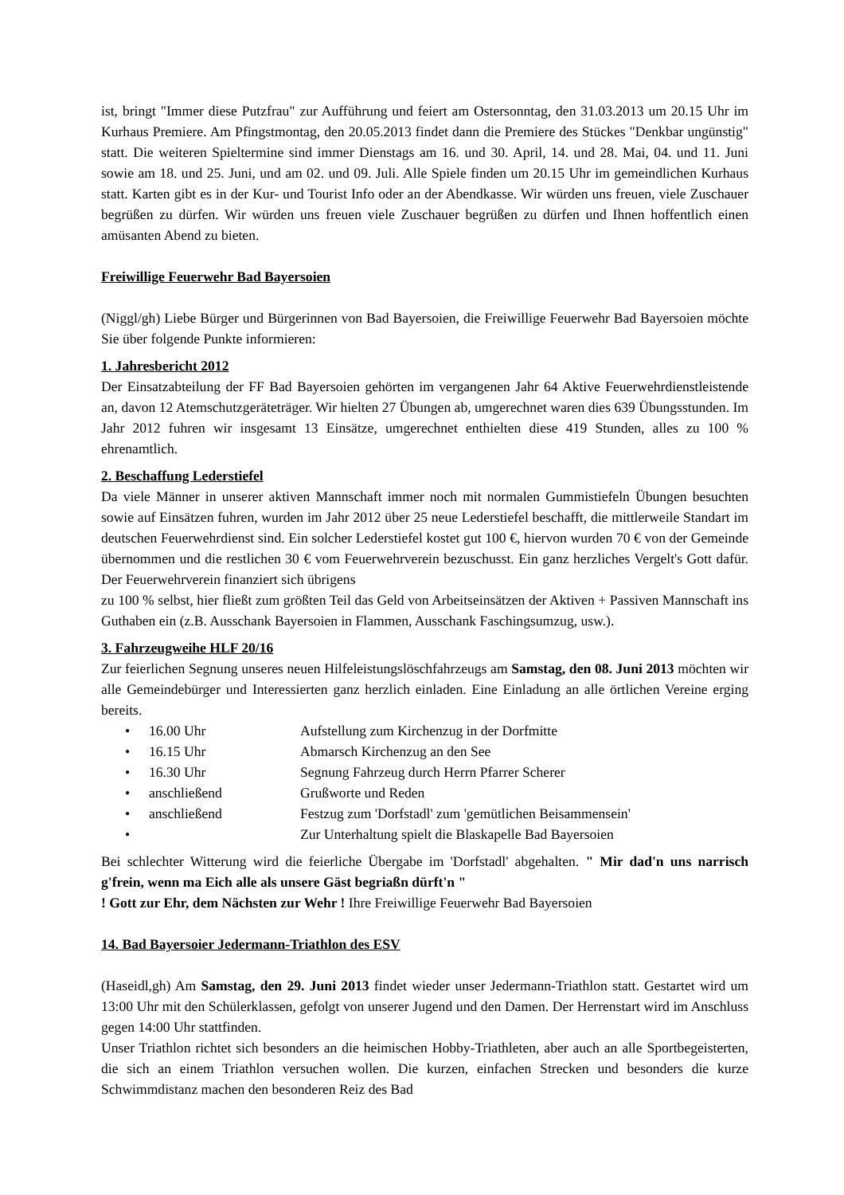ist, bringt "Immer diese Putzfrau" zur Aufführung und feiert am Ostersonntag, den 31.03.2013 um 20.15 Uhr im Kurhaus Premiere. Am Pfingstmontag, den 20.05.2013 findet dann die Premiere des Stückes "Denkbar ungünstig" statt. Die weiteren Spieltermine sind immer Dienstags am 16. und 30. April, 14. und 28. Mai, 04. und 11. Juni sowie am 18. und 25. Juni, und am 02. und 09. Juli. Alle Spiele finden um 20.15 Uhr im gemeindlichen Kurhaus statt. Karten gibt es in der Kur- und Tourist Info oder an der Abendkasse. Wir würden uns freuen, viele Zuschauer begrüßen zu dürfen. Wir würden uns freuen viele Zuschauer begrüßen zu dürfen und Ihnen hoffentlich einen amüsanten Abend zu bieten.
Freiwillige Feuerwehr Bad Bayersoien
(Niggl/gh) Liebe Bürger und Bürgerinnen von Bad Bayersoien, die Freiwillige Feuerwehr Bad Bayersoien möchte Sie über folgende Punkte informieren:
1. Jahresbericht 2012
Der Einsatzabteilung der FF Bad Bayersoien gehörten im vergangenen Jahr 64 Aktive Feuerwehrdienstleistende an, davon 12 Atemschutzgeräteträger. Wir hielten 27 Übungen ab, umgerechnet waren dies 639 Übungsstunden. Im Jahr 2012 fuhren wir insgesamt 13 Einsätze, umgerechnet enthielten diese 419 Stunden, alles zu 100 % ehrenamtlich.
2. Beschaffung Lederstiefel
Da viele Männer in unserer aktiven Mannschaft immer noch mit normalen Gummistiefeln Übungen besuchten sowie auf Einsätzen fuhren, wurden im Jahr 2012 über 25 neue Lederstiefel beschafft, die mittlerweile Standart im deutschen Feuerwehrdienst sind. Ein solcher Lederstiefel kostet gut 100 €, hiervon wurden 70 € von der Gemeinde übernommen und die restlichen 30 € vom Feuerwehrverein bezuschusst. Ein ganz herzliches Vergelt's Gott dafür. Der Feuerwehrverein finanziert sich übrigens
zu 100 % selbst, hier fließt zum größten Teil das Geld von Arbeitseinsätzen der Aktiven + Passiven Mannschaft ins Guthaben ein (z.B. Ausschank Bayersoien in Flammen, Ausschank Faschingsumzug, usw.).
3. Fahrzeugweihe HLF 20/16
Zur feierlichen Segnung unseres neuen Hilfeleistungslöschfahrzeugs am Samstag, den 08. Juni 2013 möchten wir alle Gemeindebürger und Interessierten ganz herzlich einladen. Eine Einladung an alle örtlichen Vereine erging bereits.
• 16.00 Uhr Aufstellung zum Kirchenzug in der Dorfmitte
• 16.15 Uhr Abmarsch Kirchenzug an den See
• 16.30 Uhr Segnung Fahrzeug durch Herrn Pfarrer Scherer
• anschließend Grußworte und Reden
• anschließend Festzug zum 'Dorfstadl' zum 'gemütlichen Beisammensein'
• Zur Unterhaltung spielt die Blaskapelle Bad Bayersoien
Bei schlechter Witterung wird die feierliche Übergabe im 'Dorfstadl' abgehalten. " Mir dad'n uns narrisch g'frein, wenn ma Eich alle als unsere Gäst begriaßn dürft'n "
! Gott zur Ehr, dem Nächsten zur Wehr ! Ihre Freiwillige Feuerwehr Bad Bayersoien
14. Bad Bayersoier Jedermann-Triathlon des ESV
(Haseidl,gh) Am Samstag, den 29. Juni 2013 findet wieder unser Jedermann-Triathlon statt. Gestartet wird um 13:00 Uhr mit den Schülerklassen, gefolgt von unserer Jugend und den Damen. Der Herrenstart wird im Anschluss gegen 14:00 Uhr stattfinden.
Unser Triathlon richtet sich besonders an die heimischen Hobby-Triathleten, aber auch an alle Sportbegeisterten, die sich an einem Triathlon versuchen wollen. Die kurzen, einfachen Strecken und besonders die kurze Schwimmdistanz machen den besonderen Reiz des Bad